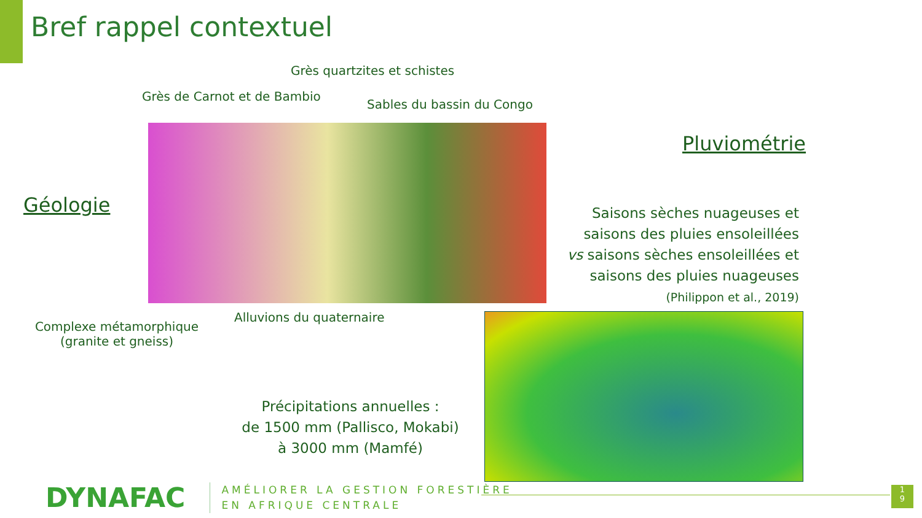Bref rappel contextuel
Grès quartzites et schistes
Grès de Carnot et de Bambio
Sables du bassin du Congo
Pluviométrie
Géologie
Saisons sèches nuageuses et saisons des pluies ensoleillées vs saisons sèches ensoleillées et saisons des pluies nuageuses
(Philippon et al., 2019)
Alluvions du quaternaire
Complexe métamorphique
(granite et gneiss)
Précipitations annuelles :
de 1500 mm (Pallisco, Mokabi)
à 3000 mm (Mamfé)
DYNAFAC
AMÉLIORER LA GESTION FORESTIÈRE
EN AFRIQUE CENTRALE
1
9